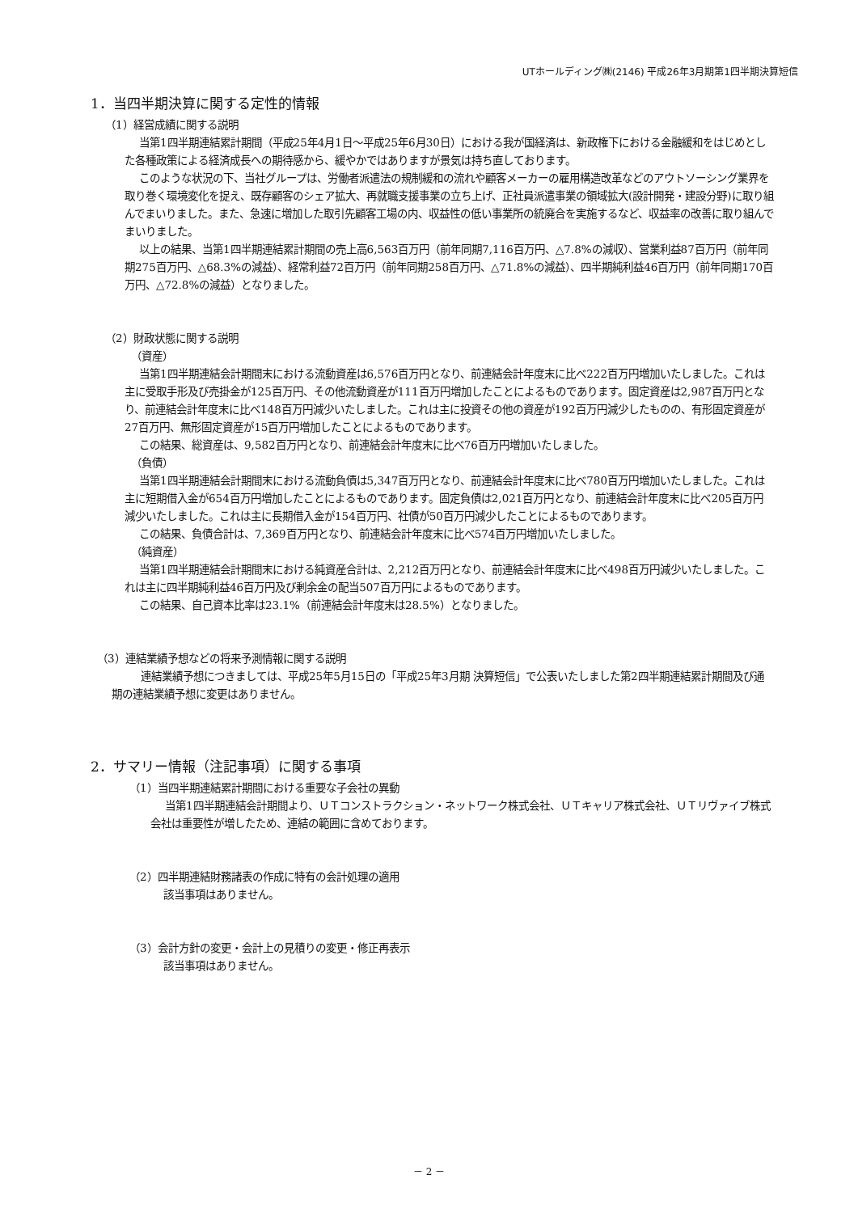UTホールディング㈱(2146) 平成26年3月期第1四半期決算短信
1．当四半期決算に関する定性的情報
（1）経営成績に関する説明
当第1四半期連結累計期間（平成25年4月1日～平成25年6月30日）における我が国経済は、新政権下における金融緩和をはじめとした各種政策による経済成長への期待感から、緩やかではありますが景気は持ち直しております。
このような状況の下、当社グループは、労働者派遣法の規制緩和の流れや顧客メーカーの雇用構造改革などのアウトソーシング業界を取り巻く環境変化を捉え、既存顧客のシェア拡大、再就職支援事業の立ち上げ、正社員派遣事業の領域拡大(設計開発・建設分野)に取り組んでまいりました。また、急速に増加した取引先顧客工場の内、収益性の低い事業所の統廃合を実施するなど、収益率の改善に取り組んでまいりました。
以上の結果、当第1四半期連結累計期間の売上高6,563百万円（前年同期7,116百万円、△7.8%の減収）、営業利益87百万円（前年同期275百万円、△68.3%の減益）、経常利益72百万円（前年同期258百万円、△71.8%の減益）、四半期純利益46百万円（前年同期170百万円、△72.8%の減益）となりました。
（2）財政状態に関する説明
（資産）
当第1四半期連結会計期間末における流動資産は6,576百万円となり、前連結会計年度末に比べ222百万円増加いたしました。これは主に受取手形及び売掛金が125百万円、その他流動資産が111百万円増加したことによるものであります。固定資産は2,987百万円となり、前連結会計年度末に比べ148百万円減少いたしました。これは主に投資その他の資産が192百万円減少したものの、有形固定資産が27百万円、無形固定資産が15百万円増加したことによるものであります。
この結果、総資産は、9,582百万円となり、前連結会計年度末に比べ76百万円増加いたしました。
（負債）
当第1四半期連結会計期間末における流動負債は5,347百万円となり、前連結会計年度末に比べ780百万円増加いたしました。これは主に短期借入金が654百万円増加したことによるものであります。固定負債は2,021百万円となり、前連結会計年度末に比べ205百万円減少いたしました。これは主に長期借入金が154百万円、社債が50百万円減少したことによるものであります。
この結果、負債合計は、7,369百万円となり、前連結会計年度末に比べ574百万円増加いたしました。
（純資産）
当第1四半期連結会計期間末における純資産合計は、2,212百万円となり、前連結会計年度末に比べ498百万円減少いたしました。これは主に四半期純利益46百万円及び剰余金の配当507百万円によるものであります。
この結果、自己資本比率は23.1%（前連結会計年度末は28.5%）となりました。
（3）連結業績予想などの将来予測情報に関する説明
連結業績予想につきましては、平成25年5月15日の「平成25年3月期 決算短信」で公表いたしました第2四半期連結累計期間及び通期の連結業績予想に変更はありません。
2．サマリー情報（注記事項）に関する事項
（1）当四半期連結累計期間における重要な子会社の異動
当第1四半期連結会計期間より、ＵＴコンストラクション・ネットワーク株式会社、ＵＴキャリア株式会社、ＵＴリヴァイブ株式会社は重要性が増したため、連結の範囲に含めております。
（2）四半期連結財務諸表の作成に特有の会計処理の適用
該当事項はありません。
（3）会計方針の変更・会計上の見積りの変更・修正再表示
該当事項はありません。
－ 2 －